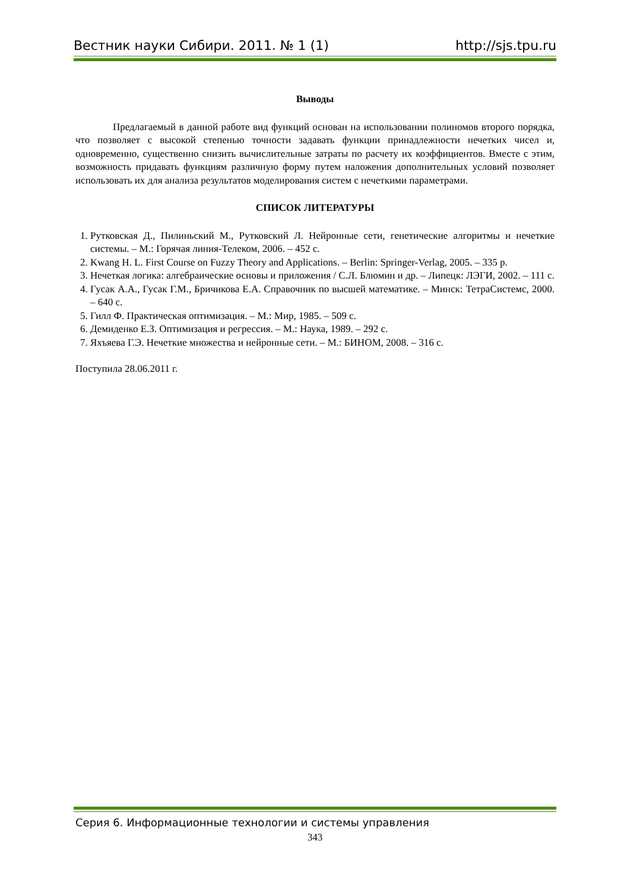Вестник науки Сибири. 2011. № 1 (1) http://sjs.tpu.ru
Выводы
Предлагаемый в данной работе вид функций основан на использовании полиномов второго порядка, что позволяет с высокой степенью точности задавать функции принадлежности нечетких чисел и, одновременно, существенно снизить вычислительные затраты по расчету их коэффициентов. Вместе с этим, возможность придавать функциям различную форму путем наложения дополнительных условий позволяет использовать их для анализа результатов моделирования систем с нечеткими параметрами.
СПИСОК ЛИТЕРАТУРЫ
1. Рутковская Д., Пилиньский М., Рутковский Л. Нейронные сети, генетические алгоритмы и нечеткие системы. – М.: Горячая линия-Телеком, 2006. – 452 с.
2. Kwang H. L. First Course on Fuzzy Theory and Applications. – Berlin: Springer-Verlag, 2005. – 335 p.
3. Нечеткая логика: алгебраические основы и приложения / С.Л. Блюмин и др. – Липецк: ЛЭГИ, 2002. – 111 с.
4. Гусак А.А., Гусак Г.М., Бричикова Е.А. Справочник по высшей математике. – Минск: ТетраСистемс, 2000. – 640 с.
5. Гилл Ф. Практическая оптимизация. – М.: Мир, 1985. – 509 с.
6. Демиденко Е.З. Оптимизация и регрессия. – М.: Наука, 1989. – 292 с.
7. Яхъяева Г.Э. Нечеткие множества и нейронные сети. – М.: БИНОМ, 2008. – 316 с.
Поступила 28.06.2011 г.
Серия 6. Информационные технологии и системы управления
343